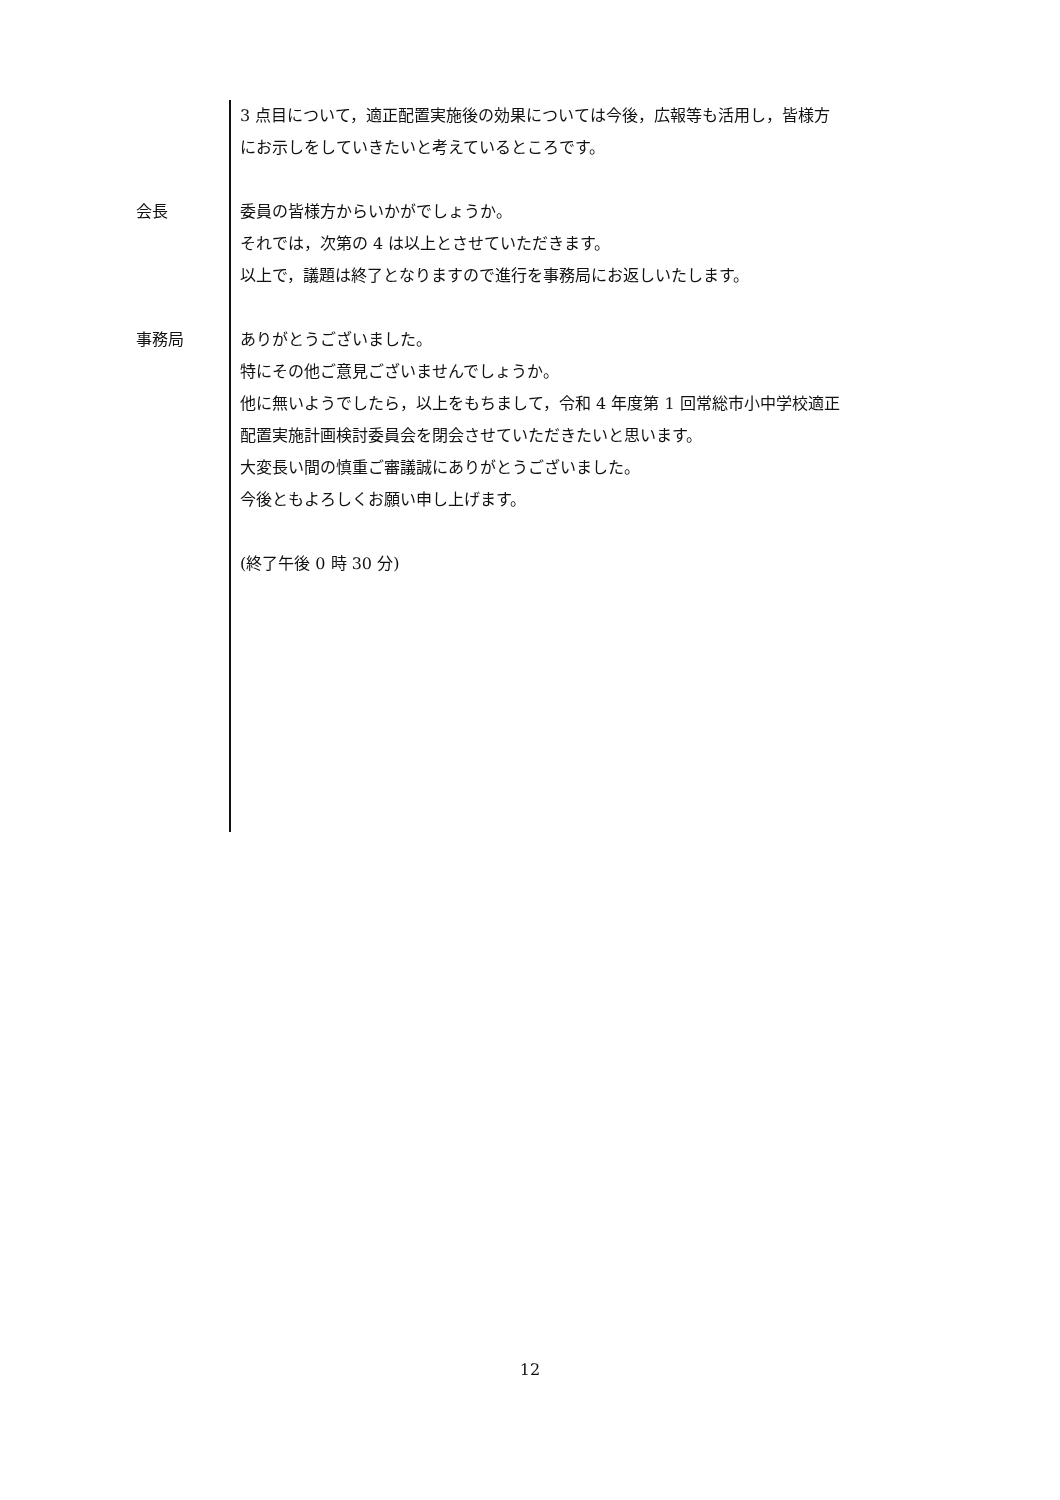3 点目について，適正配置実施後の効果については今後，広報等も活用し，皆様方
にお示しをしていきたいと考えているところです。
会長 委員の皆様方からいかがでしょうか。
それでは，次第の 4 は以上とさせていただきます。
以上で，議題は終了となりますので進行を事務局にお返しいたします。
事務局 ありがとうございました。
特にその他ご意見ございませんでしょうか。
他に無いようでしたら，以上をもちまして，令和 4 年度第 1 回常総市小中学校適正
配置実施計画検討委員会を閉会させていただきたいと思います。
大変長い間の慎重ご審議誠にありがとうございました。
今後ともよろしくお願い申し上げます。
(終了午後 0 時 30 分)
12